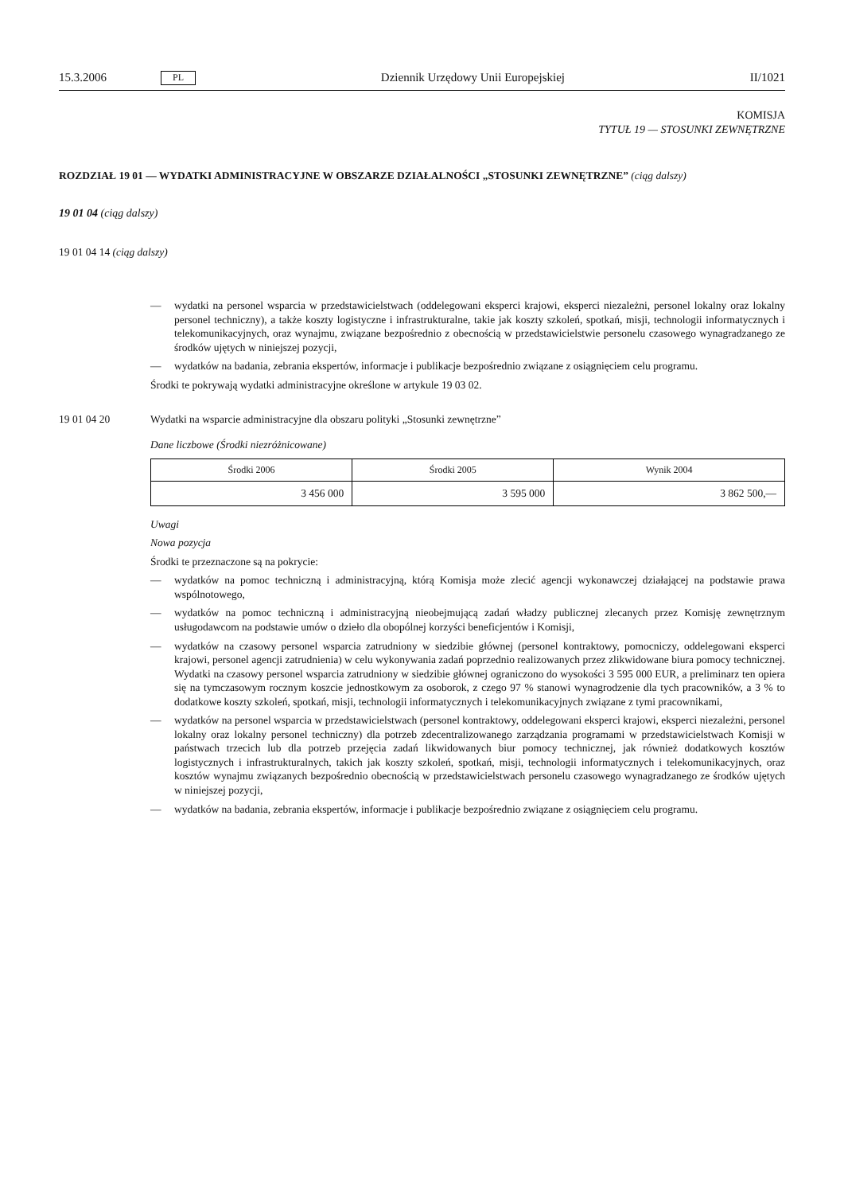15.3.2006 PL Dziennik Urzędowy Unii Europejskiej II/1021
KOMISJA
TYTUŁ 19 — STOSUNKI ZEWNĘTRZNE
ROZDZIAŁ 19 01 — WYDATKI ADMINISTRACYJNE W OBSZARZE DZIAŁALNOŚCI „STOSUNKI ZEWNĘTRZNE” (ciąg dalszy)
19 01 04 (ciąg dalszy)
19 01 04 14 (ciąg dalszy)
— wydatki na personel wsparcia w przedstawicielstwach (oddelegowani eksperci krajowi, eksperci niezależni, personel lokalny oraz lokalny personel techniczny), a także koszty logistyczne i infrastrukturalne, takie jak koszty szkoleń, spotkań, misji, technologii informatycznych i telekomunikacyjnych, oraz wynajmu, związane bezpośrednio z obecnością w przedstawicielstwie personelu czasowego wynagradzanego ze środków ujętych w niniejszej pozycji,
— wydatków na badania, zebrania ekspertów, informacje i publikacje bezpośrednio związane z osiągnięciem celu programu.
Środki te pokrywają wydatki administracyjne określone w artykule 19 03 02.
19 01 04 20 Wydatki na wsparcie administracyjne dla obszaru polityki „Stosunki zewnętrzne”
Dane liczbowe (Środki niezróżnicowane)
| Środki 2006 | Środki 2005 | Wynik 2004 |
| --- | --- | --- |
| 3 456 000 | 3 595 000 | 3 862 500,— |
Uwagi
Nowa pozycja
Środki te przeznaczone są na pokrycie:
— wydatków na pomoc techniczną i administracyjną, którą Komisja może zlecić agencji wykonawczej działającej na podstawie prawa wspólnotowego,
— wydatków na pomoc techniczną i administracyjną nieobejmującą zadań władzy publicznej zlecanych przez Komisję zewnętrznym usługodawcom na podstawie umów o dzieło dla obopólnej korzyści beneficjentów i Komisji,
— wydatków na czasowy personel wsparcia zatrudniony w siedzibie głównej (personel kontraktowy, pomocniczy, oddelegowani eksperci krajowi, personel agencji zatrudnienia) w celu wykonywania zadań poprzednio realizowanych przez zlikwidowane biura pomocy technicznej. Wydatki na czasowy personel wsparcia zatrudniony w siedzibie głównej ograniczono do wysokości 3 595 000 EUR, a preliminarz ten opiera się na tymczasowym rocznym koszcie jednostkowym za osoborok, z czego 97 % stanowi wynagrodzenie dla tych pracowników, a 3 % to dodatkowe koszty szkoleń, spotkań, misji, technologii informatycznych i telekomunikacyjnych związane z tymi pracownikami,
— wydatków na personel wsparcia w przedstawicielstwach (personel kontraktowy, oddelegowani eksperci krajowi, eksperci niezależni, personel lokalny oraz lokalny personel techniczny) dla potrzeb zdecentralizowanego zarządzania programami w przedstawicielstwach Komisji w państwach trzecich lub dla potrzeb przejęcia zadań likwidowanych biur pomocy technicznej, jak również dodatkowych kosztów logistycznych i infrastrukturalnych, takich jak koszty szkoleń, spotkań, misji, technologii informatycznych i telekomunikacyjnych, oraz kosztów wynajmu związanych bezpośrednio obecnością w przedstawicielstwach personelu czasowego wynagradzanego ze środków ujętych w niniejszej pozycji,
— wydatków na badania, zebrania ekspertów, informacje i publikacje bezpośrednio związane z osiągnięciem celu programu.